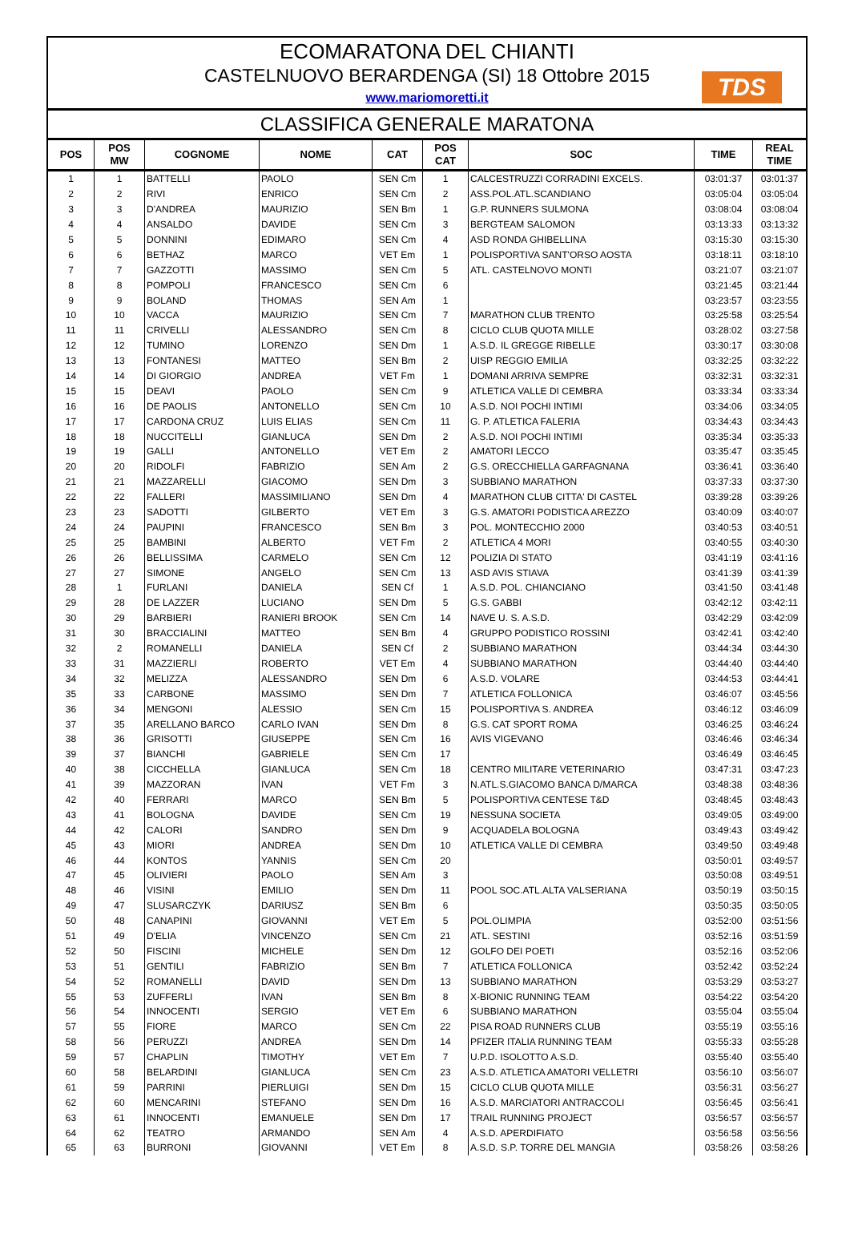ECOMARATONA DEL CHIANTI
CASTELNUOVO BERARDENGA (SI) 18 Ottobre 2015
www.mariomoretti.it
TDS
CLASSIFICA GENERALE MARATONA
| POS | POS MW | COGNOME | NOME | CAT | POS CAT | SOC | TIME | REAL TIME |
| --- | --- | --- | --- | --- | --- | --- | --- | --- |
| 1 | 1 | BATTELLI | PAOLO | SEN Cm | 1 | CALCESTRUZZI CORRADINI EXCELS. | 03:01:37 | 03:01:37 |
| 2 | 2 | RIVI | ENRICO | SEN Cm | 2 | ASS.POL.ATL.SCANDIANO | 03:05:04 | 03:05:04 |
| 3 | 3 | D'ANDREA | MAURIZIO | SEN Bm | 1 | G.P. RUNNERS SULMONA | 03:08:04 | 03:08:04 |
| 4 | 4 | ANSALDO | DAVIDE | SEN Cm | 3 | BERGTEAM SALOMON | 03:13:33 | 03:13:32 |
| 5 | 5 | DONNINI | EDIMARO | SEN Cm | 4 | ASD RONDA GHIBELLINA | 03:15:30 | 03:15:30 |
| 6 | 6 | BETHAZ | MARCO | VET Em | 1 | POLISPORTIVA SANT'ORSO AOSTA | 03:18:11 | 03:18:10 |
| 7 | 7 | GAZZOTTI | MASSIMO | SEN Cm | 5 | ATL. CASTELNOVO MONTI | 03:21:07 | 03:21:07 |
| 8 | 8 | POMPOLI | FRANCESCO | SEN Cm | 6 | | 03:21:45 | 03:21:44 |
| 9 | 9 | BOLAND | THOMAS | SEN Am | 1 | | 03:23:57 | 03:23:55 |
| 10 | 10 | VACCA | MAURIZIO | SEN Cm | 7 | MARATHON CLUB TRENTO | 03:25:58 | 03:25:54 |
| 11 | 11 | CRIVELLI | ALESSANDRO | SEN Cm | 8 | CICLO CLUB QUOTA MILLE | 03:28:02 | 03:27:58 |
| 12 | 12 | TUMINO | LORENZO | SEN Dm | 1 | A.S.D. IL GREGGE RIBELLE | 03:30:17 | 03:30:08 |
| 13 | 13 | FONTANESI | MATTEO | SEN Bm | 2 | UISP REGGIO EMILIA | 03:32:25 | 03:32:22 |
| 14 | 14 | DI GIORGIO | ANDREA | VET Fm | 1 | DOMANI ARRIVA SEMPRE | 03:32:31 | 03:32:31 |
| 15 | 15 | DEAVI | PAOLO | SEN Cm | 9 | ATLETICA VALLE DI CEMBRA | 03:33:34 | 03:33:34 |
| 16 | 16 | DE PAOLIS | ANTONELLO | SEN Cm | 10 | A.S.D. NOI POCHI INTIMI | 03:34:06 | 03:34:05 |
| 17 | 17 | CARDONA CRUZ | LUIS ELIAS | SEN Cm | 11 | G. P. ATLETICA FALERIA | 03:34:43 | 03:34:43 |
| 18 | 18 | NUCCITELLI | GIANLUCA | SEN Dm | 2 | A.S.D. NOI POCHI INTIMI | 03:35:34 | 03:35:33 |
| 19 | 19 | GALLI | ANTONELLO | VET Em | 2 | AMATORI LECCO | 03:35:47 | 03:35:45 |
| 20 | 20 | RIDOLFI | FABRIZIO | SEN Am | 2 | G.S. ORECCHIELLA GARFAGNANA | 03:36:41 | 03:36:40 |
| 21 | 21 | MAZZARELLI | GIACOMO | SEN Dm | 3 | SUBBIANO MARATHON | 03:37:33 | 03:37:30 |
| 22 | 22 | FALLERI | MASSIMILIANO | SEN Dm | 4 | MARATHON CLUB CITTA' DI CASTEL | 03:39:28 | 03:39:26 |
| 23 | 23 | SADOTTI | GILBERTO | VET Em | 3 | G.S. AMATORI PODISTICA AREZZO | 03:40:09 | 03:40:07 |
| 24 | 24 | PAUPINI | FRANCESCO | SEN Bm | 3 | POL. MONTECCHIO 2000 | 03:40:53 | 03:40:51 |
| 25 | 25 | BAMBINI | ALBERTO | VET Fm | 2 | ATLETICA 4 MORI | 03:40:55 | 03:40:30 |
| 26 | 26 | BELLISSIMA | CARMELO | SEN Cm | 12 | POLIZIA DI STATO | 03:41:19 | 03:41:16 |
| 27 | 27 | SIMONE | ANGELO | SEN Cm | 13 | ASD AVIS STIAVA | 03:41:39 | 03:41:39 |
| 28 | 1 | FURLANI | DANIELA | SEN Cf | 1 | A.S.D. POL. CHIANCIANO | 03:41:50 | 03:41:48 |
| 29 | 28 | DE LAZZER | LUCIANO | SEN Dm | 5 | G.S. GABBI | 03:42:12 | 03:42:11 |
| 30 | 29 | BARBIERI | RANIERI BROOK | SEN Cm | 14 | NAVE U. S. A.S.D. | 03:42:29 | 03:42:09 |
| 31 | 30 | BRACCIALINI | MATTEO | SEN Bm | 4 | GRUPPO PODISTICO ROSSINI | 03:42:41 | 03:42:40 |
| 32 | 2 | ROMANELLI | DANIELA | SEN Cf | 2 | SUBBIANO MARATHON | 03:44:34 | 03:44:30 |
| 33 | 31 | MAZZIERLI | ROBERTO | VET Em | 4 | SUBBIANO MARATHON | 03:44:40 | 03:44:40 |
| 34 | 32 | MELIZZA | ALESSANDRO | SEN Dm | 6 | A.S.D. VOLARE | 03:44:53 | 03:44:41 |
| 35 | 33 | CARBONE | MASSIMO | SEN Dm | 7 | ATLETICA FOLLONICA | 03:46:07 | 03:45:56 |
| 36 | 34 | MENGONI | ALESSIO | SEN Cm | 15 | POLISPORTIVA S. ANDREA | 03:46:12 | 03:46:09 |
| 37 | 35 | ARELLANO BARCO | CARLO IVAN | SEN Dm | 8 | G.S. CAT SPORT ROMA | 03:46:25 | 03:46:24 |
| 38 | 36 | GRISOTTI | GIUSEPPE | SEN Cm | 16 | AVIS VIGEVANO | 03:46:46 | 03:46:34 |
| 39 | 37 | BIANCHI | GABRIELE | SEN Cm | 17 | | 03:46:49 | 03:46:45 |
| 40 | 38 | CICCHELLA | GIANLUCA | SEN Cm | 18 | CENTRO MILITARE VETERINARIO | 03:47:31 | 03:47:23 |
| 41 | 39 | MAZZORAN | IVAN | VET Fm | 3 | N.ATL.S.GIACOMO BANCA D/MARCA | 03:48:38 | 03:48:36 |
| 42 | 40 | FERRARI | MARCO | SEN Bm | 5 | POLISPORTIVA CENTESE T&D | 03:48:45 | 03:48:43 |
| 43 | 41 | BOLOGNA | DAVIDE | SEN Cm | 19 | NESSUNA SOCIETA | 03:49:05 | 03:49:00 |
| 44 | 42 | CALORI | SANDRO | SEN Dm | 9 | ACQUADELA BOLOGNA | 03:49:43 | 03:49:42 |
| 45 | 43 | MIORI | ANDREA | SEN Dm | 10 | ATLETICA VALLE DI CEMBRA | 03:49:50 | 03:49:48 |
| 46 | 44 | KONTOS | YANNIS | SEN Cm | 20 | | 03:50:01 | 03:49:57 |
| 47 | 45 | OLIVIERI | PAOLO | SEN Am | 3 | | 03:50:08 | 03:49:51 |
| 48 | 46 | VISINI | EMILIO | SEN Dm | 11 | POOL SOC.ATL.ALTA VALSERIANA | 03:50:19 | 03:50:15 |
| 49 | 47 | SLUSARCZYK | DARIUSZ | SEN Bm | 6 | | 03:50:35 | 03:50:05 |
| 50 | 48 | CANAPINI | GIOVANNI | VET Em | 5 | POL.OLIMPIA | 03:52:00 | 03:51:56 |
| 51 | 49 | D'ELIA | VINCENZO | SEN Cm | 21 | ATL. SESTINI | 03:52:16 | 03:51:59 |
| 52 | 50 | FISCINI | MICHELE | SEN Dm | 12 | GOLFO DEI POETI | 03:52:16 | 03:52:06 |
| 53 | 51 | GENTILI | FABRIZIO | SEN Bm | 7 | ATLETICA FOLLONICA | 03:52:42 | 03:52:24 |
| 54 | 52 | ROMANELLI | DAVID | SEN Dm | 13 | SUBBIANO MARATHON | 03:53:29 | 03:53:27 |
| 55 | 53 | ZUFFERLI | IVAN | SEN Bm | 8 | X-BIONIC RUNNING TEAM | 03:54:22 | 03:54:20 |
| 56 | 54 | INNOCENTI | SERGIO | VET Em | 6 | SUBBIANO MARATHON | 03:55:04 | 03:55:04 |
| 57 | 55 | FIORE | MARCO | SEN Cm | 22 | PISA ROAD RUNNERS CLUB | 03:55:19 | 03:55:16 |
| 58 | 56 | PERUZZI | ANDREA | SEN Dm | 14 | PFIZER ITALIA RUNNING TEAM | 03:55:33 | 03:55:28 |
| 59 | 57 | CHAPLIN | TIMOTHY | VET Em | 7 | U.P.D. ISOLOTTO A.S.D. | 03:55:40 | 03:55:40 |
| 60 | 58 | BELARDINI | GIANLUCA | SEN Cm | 23 | A.S.D. ATLETICA AMATORI VELLETRI | 03:56:10 | 03:56:07 |
| 61 | 59 | PARRINI | PIERLUIGI | SEN Dm | 15 | CICLO CLUB QUOTA MILLE | 03:56:31 | 03:56:27 |
| 62 | 60 | MENCARINI | STEFANO | SEN Dm | 16 | A.S.D. MARCIATORI ANTRACCOLI | 03:56:45 | 03:56:41 |
| 63 | 61 | INNOCENTI | EMANUELE | SEN Dm | 17 | TRAIL RUNNING PROJECT | 03:56:57 | 03:56:57 |
| 64 | 62 | TEATRO | ARMANDO | SEN Am | 4 | A.S.D. APERDIFIATO | 03:56:58 | 03:56:56 |
| 65 | 63 | BURRONI | GIOVANNI | VET Em | 8 | A.S.D. S.P. TORRE DEL MANGIA | 03:58:26 | 03:58:26 |